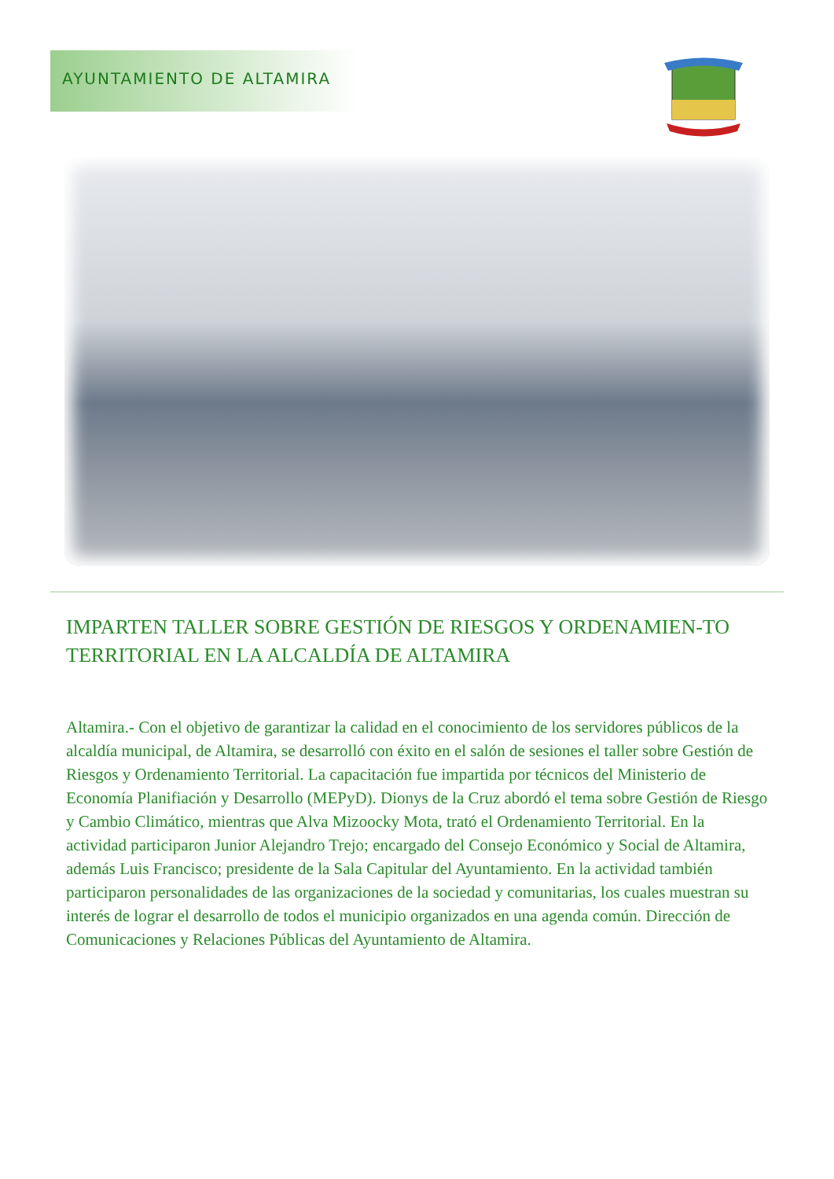AYUNTAMIENTO DE ALTAMIRA
IMPARTEN TALLER SOBRE GESTIÓN DE RIESGOS Y ORDENAMIEN-TO TERRITORIAL EN LA ALCALDÍA DE ALTAMIRA
Altamira.- Con el objetivo de garantizar la calidad en el conocimiento de los servidores públicos de la alcaldía municipal, de Altamira, se desarrolló con éxito en el salón de sesiones el taller sobre Gestión de Riesgos y Ordenamiento Territorial. La capacitación fue impartida por técnicos del Ministerio de Economía Planifiación y Desarrollo (MEPyD). Dionys de la Cruz abordó el tema sobre Gestión de Riesgo y Cambio Climático, mientras que Alva Mizoocky Mota, trató el Ordenamiento Territorial. En la actividad participaron Junior Alejandro Trejo; encargado del Consejo Económico y Social de Altamira, además Luis Francisco; presidente de la Sala Capitular del Ayuntamiento. En la actividad también participaron personalidades de las organizaciones de la sociedad y comunitarias, los cuales muestran su interés de lograr el desarrollo de todos el municipio organizados en una agenda común. Dirección de Comunicaciones y Relaciones Públicas del Ayuntamiento de Altamira.